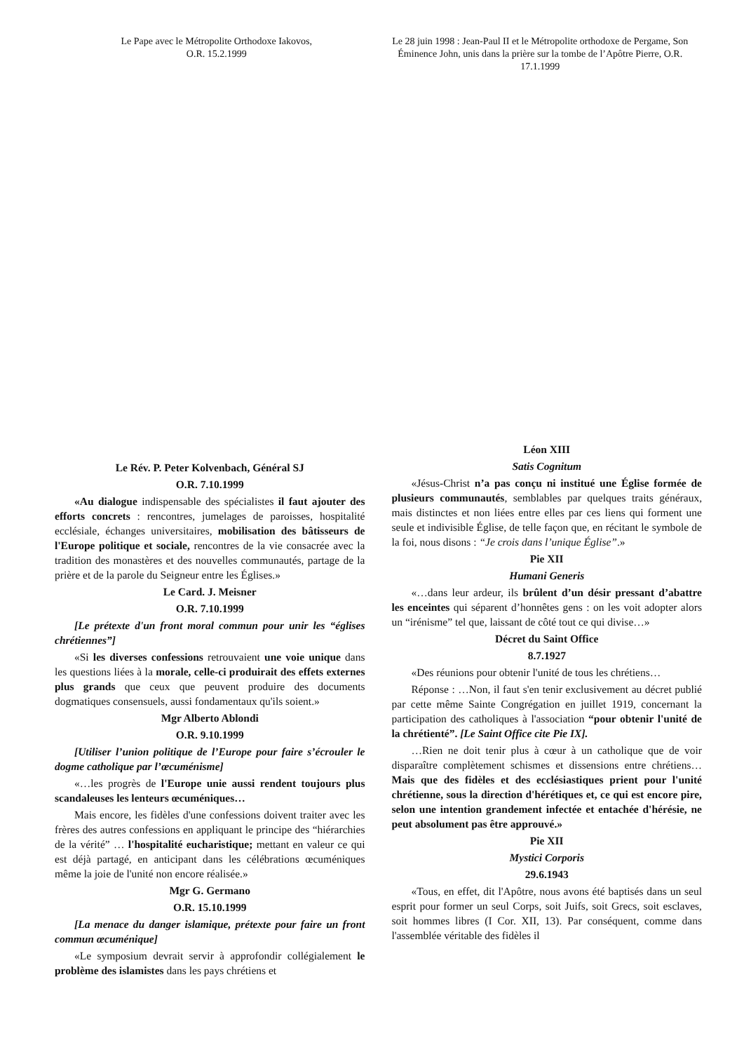Le Pape avec le Métropolite Orthodoxe Iakovos,
O.R. 15.2.1999
Le 28 juin 1998 : Jean-Paul II et le Métropolite orthodoxe de Pergame, Son Éminence John, unis dans la prière sur la tombe de l’Apôtre Pierre, O.R. 17.1.1999
Le Rév. P. Peter Kolvenbach, Général SJ
O.R. 7.10.1999
«Au dialogue indispensable des spécialistes il faut ajouter des efforts concrets : rencontres, jumelages de paroisses, hospitalité ecclésiale, échanges universitaires, mobilisation des bâtisseurs de l'Europe politique et sociale, rencontres de la vie consacrée avec la tradition des monastères et des nouvelles communautés, partage de la prière et de la parole du Seigneur entre les Églises.»
Le Card. J. Meisner
O.R. 7.10.1999
[Le prétexte d'un front moral commun pour unir les “églises chrétiennes”]
«Si les diverses confessions retrouvaient une voie unique dans les questions liées à la morale, celle-ci produirait des effets externes plus grands que ceux que peuvent produire des documents dogmatiques consensuels, aussi fondamentaux qu'ils soient.»
Mgr Alberto Ablondi
O.R. 9.10.1999
[Utiliser l’union politique de l’Europe pour faire s’écrouler le dogme catholique par l’œcuménisme]
«…les progrès de l'Europe unie aussi rendent toujours plus scandaleuses les lenteurs œcuméniques…
Mais encore, les fidèles d'une confessions doivent traiter avec les frères des autres confessions en appliquant le principe des “hiérarchies de la vérité” … l'hospitalité eucharistique; mettant en valeur ce qui est déjà partagé, en anticipant dans les célébrations œcuméniques même la joie de l'unité non encore réalisée.»
Mgr G. Germano
O.R. 15.10.1999
[La menace du danger islamique, prétexte pour faire un front commun œcuménique]
«Le symposium devrait servir à approfondir collégialement le problème des islamistes dans les pays chrétiens et
Léon XIII
Satis Cognitum
«Jésus-Christ n’a pas conçu ni institué une Église formée de plusieurs communautés, semblables par quelques traits généraux, mais distinctes et non liées entre elles par ces liens qui forment une seule et indivisible Église, de telle façon que, en récitant le symbole de la foi, nous disons : “Je crois dans l’unique Église”.»
Pie XII
Humani Generis
«…dans leur ardeur, ils brûlent d’un désir pressant d’abattre les enceintes qui séparent d’honnêtes gens : on les voit adopter alors un “irénisme” tel que, laissant de côté tout ce qui divise…»
Décret du Saint Office
8.7.1927
«Des réunions pour obtenir l'unité de tous les chrétiens…
Réponse : …Non, il faut s'en tenir exclusivement au décret publié par cette même Sainte Congrégation en juillet 1919, concernant la participation des catholiques à l'association “pour obtenir l'unité de la chrétienté”. [Le Saint Office cite Pie IX].
…Rien ne doit tenir plus à cœur à un catholique que de voir disparaître complètement schismes et dissensions entre chrétiens… Mais que des fidèles et des ecclésiastiques prient pour l'unité chrétienne, sous la direction d'hérétiques et, ce qui est encore pire, selon une intention grandement infectée et entachée d'hérésie, ne peut absolument pas être approuvé.»
Pie XII
Mystici Corporis
29.6.1943
«Tous, en effet, dit l'Apôtre, nous avons été baptisés dans un seul esprit pour former un seul Corps, soit Juifs, soit Grecs, soit esclaves, soit hommes libres (I Cor. XII, 13). Par conséquent, comme dans l'assemblée véritable des fidèles il